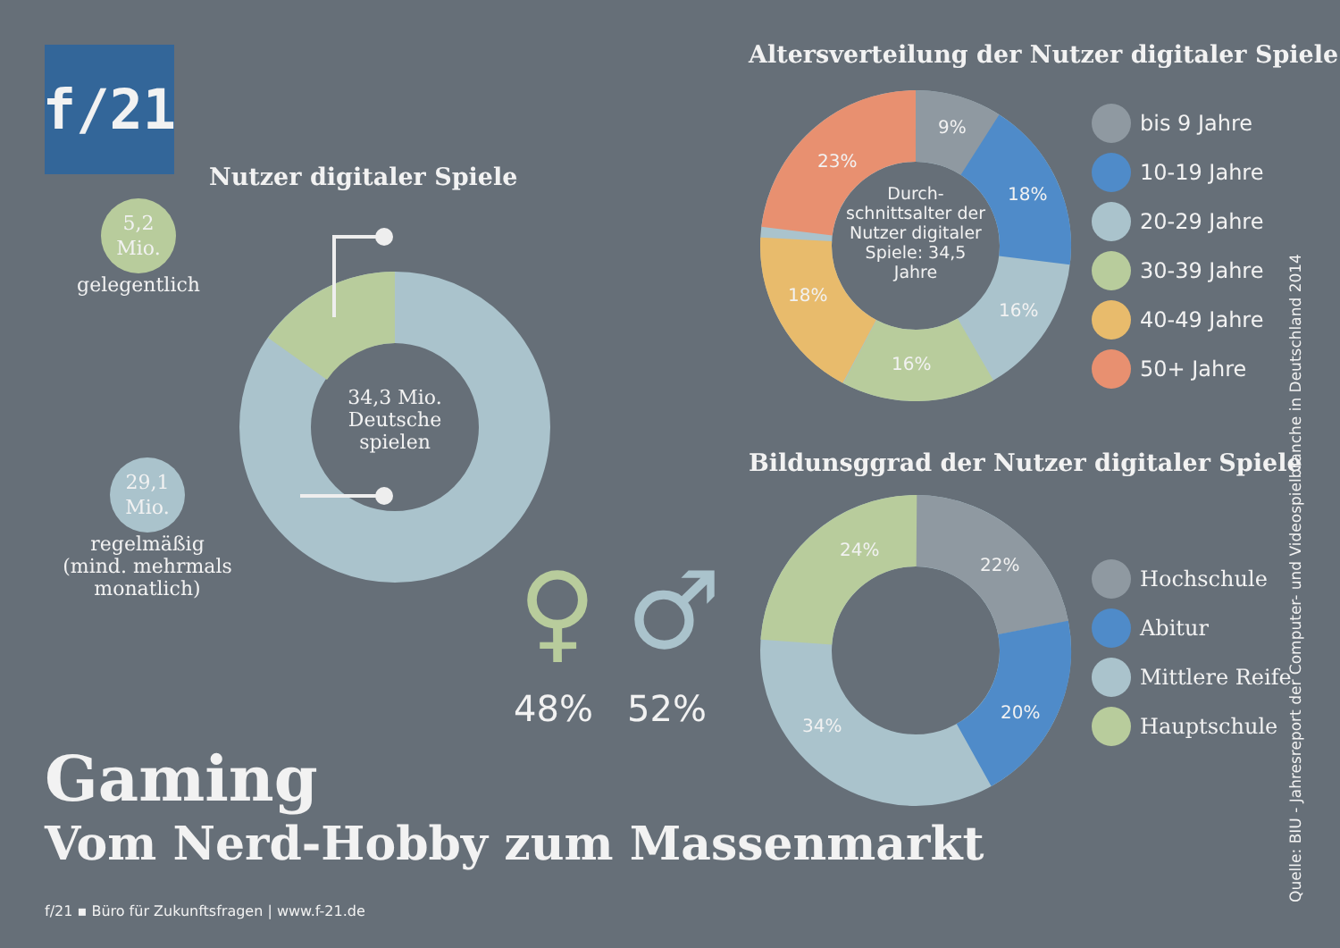f/21
Nutzer digitaler Spiele
5,2
Mio.
gelegentlich
29,1
Mio.
regelmäßig
(mind. mehrmals
monatlich)
34,3 Mio.
Deutsche
spielen
48% 52%
♀ ♂
Altersverteilung der Nutzer digitaler Spiele
Durch-
schnittsalter der Nutzer digitaler Spiele: 34,5 Jahre
9%
18%
16%
16%
18%
23%
bis 9 Jahre
10-19 Jahre
20-29 Jahre
30-39 Jahre
40-49 Jahre
50+ Jahre
Bildunsggrad der Nutzer digitaler Spiele
22%
20%
34%
24%
Hochschule
Abitur
Mittlere Reife
Hauptschule
Gaming
Vom Nerd-Hobby zum Massenmarkt
f/21 ▪ Büro für Zukunftsfragen | www.f-21.de
Quelle: BIU - Jahresreport der Computer- und Videospielbranche in Deutschland 2014